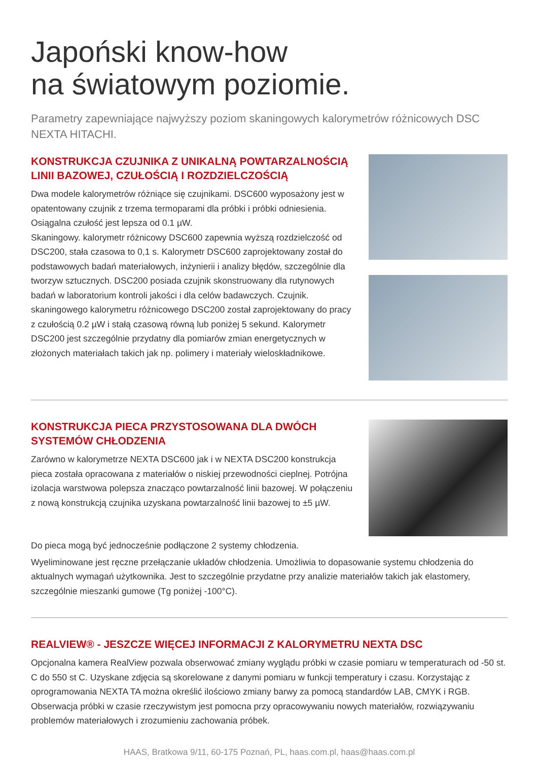Japoński know-how
na światowym poziomie.
Parametry zapewniające najwyższy poziom skaningowych kalorymetrów różnicowych DSC NEXTA HITACHI.
KONSTRUKCJA CZUJNIKA Z UNIKALNĄ POWTARZALNOŚCIĄ LINII BAZOWEJ, CZUŁOŚCIĄ I ROZDZIELCZOŚCIĄ
Dwa modele kalorymetrów różniące się czujnikami. DSC600 wyposażony jest w opatentowany czujnik z trzema termoparami dla próbki i próbki odniesienia. Osiągalna czułość jest lepsza od 0.1 µW.
Skaningowy. kalorymetr różnicowy DSC600 zapewnia wyższą rozdzielczość od DSC200, stała czasowa to 0,1 s. Kalorymetr DSC600 zaprojektowany został do podstawowych badań materiałowych, inżynierii i analizy błędów, szczególnie dla tworzyw sztucznych. DSC200 posiada czujnik skonstruowany dla rutynowych badań w laboratorium kontroli jakości i dla celów badawczych. Czujnik. skaningowego kalorymetru różnicowego DSC200 został zaprojektowany do pracy z czułością 0.2 µW i stałą czasową równą lub poniżej 5 sekund. Kalorymetr DSC200 jest szczególnie przydatny dla pomiarów zmian energetycznych w złożonych materiałach takich jak np. polimery i materiały wieloskładnikowe.
KONSTRUKCJA PIECA PRZYSTOSOWANA DLA DWÓCH SYSTEMÓW CHŁODZENIA
Zarówno w kalorymetrze NEXTA DSC600 jak i w NEXTA DSC200 konstrukcja pieca została opracowana z materiałów o niskiej przewodności cieplnej. Potrójna izolacja warstwowa polepsza znacząco powtarzalność linii bazowej. W połączeniu z nową konstrukcją czujnika uzyskana powtarzalność linii bazowej to ±5 µW.
Do pieca mogą być jednocześnie podłączone 2 systemy chłodzenia.
Wyeliminowane jest ręczne przełączanie układów chłodzenia. Umożliwia to dopasowanie systemu chłodzenia do aktualnych wymagań użytkownika. Jest to szczególnie przydatne przy analizie materiałów takich jak elastomery, szczególnie mieszanki gumowe (Tg poniżej -100°C).
REALVIEW® - JESZCZE WIĘCEJ INFORMACJI Z KALORYMETRU NEXTA DSC
Opcjonalna kamera RealView pozwala obserwować zmiany wyglądu próbki w czasie pomiaru w temperaturach od -50 st. C do 550 st C. Uzyskane zdjęcia są skorelowane z danymi pomiaru w funkcji temperatury i czasu. Korzystając z oprogramowania NEXTA TA można określić ilościowo zmiany barwy za pomocą standardów LAB, CMYK i RGB. Obserwacja próbki w czasie rzeczywistym jest pomocna przy opracowywaniu nowych materiałów, rozwiązywaniu problemów materiałowych i zrozumieniu zachowania próbek.
HAAS, Bratkowa 9/11, 60-175 Poznań, PL, haas.com.pl, haas@haas.com.pl